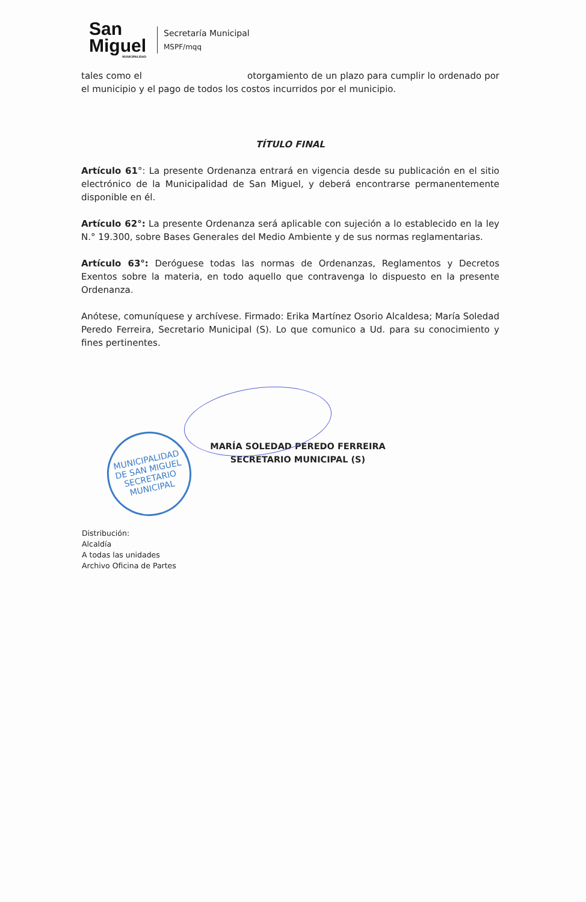San
Miguel
MUNICIPALIDAD
Secretaría Municipal
MSPF/mqq
tales como el otorgamiento de un plazo para cumplir lo ordenado por el municipio y el pago de todos los costos incurridos por el municipio.
TÍTULO FINAL
Artículo 61°: La presente Ordenanza entrará en vigencia desde su publicación en el sitio electrónico de la Municipalidad de San Miguel, y deberá encontrarse permanentemente disponible en él.
Artículo 62°: La presente Ordenanza será aplicable con sujeción a lo establecido en la ley N.° 19.300, sobre Bases Generales del Medio Ambiente y de sus normas reglamentarias.
Artículo 63°: Deróguese todas las normas de Ordenanzas, Reglamentos y Decretos Exentos sobre la materia, en todo aquello que contravenga lo dispuesto en la presente Ordenanza.
Anótese, comuníquese y archívese. Firmado: Erika Martínez Osorio Alcaldesa; María Soledad Peredo Ferreira, Secretario Municipal (S). Lo que comunico a Ud. para su conocimiento y fines pertinentes.
MARÍA SOLEDAD PEREDO FERREIRA
SECRETARIO MUNICIPAL (S)
MUNICIPALIDAD DE SAN MIGUEL
SECRETARIO MUNICIPAL
Distribución:
Alcaldía
A todas las unidades
Archivo Oficina de Partes